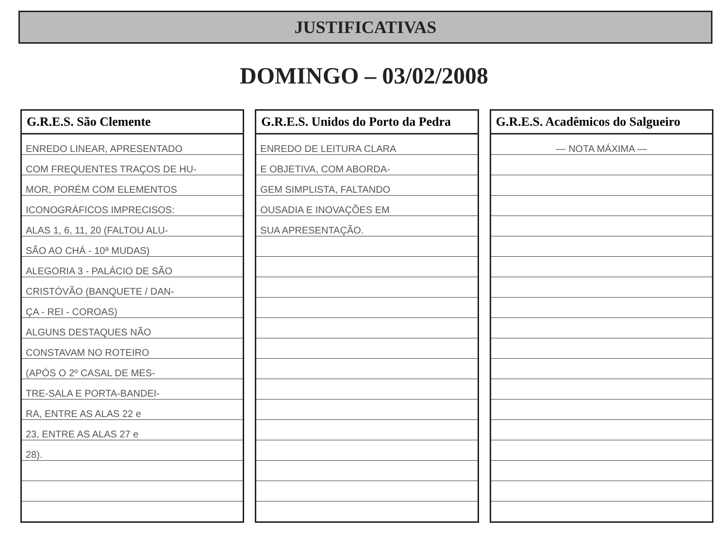JUSTIFICATIVAS
DOMINGO – 03/02/2008
| G.R.E.S. São Clemente |
| --- |
| ENREDO LINEAR, APRESENTADO |
| COM FREQUENTES TRAÇOS DE HU- |
| MOR, PORÉM COM ELEMENTOS |
| ICONOGRÁFICOS IMPRECISOS: |
| ALAS 1, 6, 11, 20 (FALTOU ALU- |
| SÃO AO CHÁ - 10ª MUDAS) |
| ALEGORIA 3 - PALÁCIO DE SÃO |
| CRISTÓVÃO (BANQUETE / DAN- |
| ÇA - REI - COROAS) |
| ALGUNS DESTAQUES NÃO |
| CONSTAVAM NO ROTEIRO |
| (APÓS O 2º CASAL DE MES- |
| TRE-SALA E PORTA-BANDEI- |
| RA, ENTRE AS ALAS 22 e |
| 23, ENTRE AS ALAS 27 e |
| 28). |
| G.R.E.S. Unidos do Porto da Pedra |
| --- |
| ENREDO DE LEITURA CLARA |
| E OBJETIVA, COM ABORDA- |
| GEM SIMPLISTA, FALTANDO |
| OUSADIA E INOVAÇÕES EM |
| SUA APRESENTAÇÃO. |
| G.R.E.S. Acadêmicos do Salgueiro |
| --- |
| — NOTA MÁXIMA — |